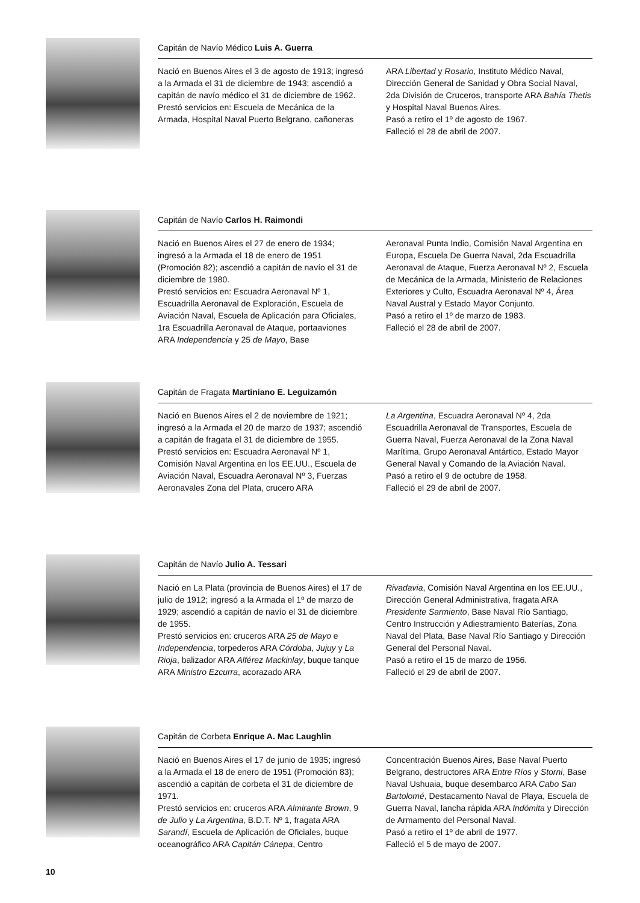Capitán de Navío Médico Luis A. Guerra
Nació en Buenos Aires el 3 de agosto de 1913; ingresó a la Armada el 31 de diciembre de 1943; ascendió a capitán de navío médico el 31 de diciembre de 1962.
Prestó servicios en: Escuela de Mecánica de la Armada, Hospital Naval Puerto Belgrano, cañoneras
ARA Libertad y Rosario, Instituto Médico Naval, Dirección General de Sanidad y Obra Social Naval, 2da División de Cruceros, transporte ARA Bahía Thetis y Hospital Naval Buenos Aires.
Pasó a retiro el 1º de agosto de 1967.
Falleció el 28 de abril de 2007.
Capitán de Navío Carlos H. Raimondi
Nació en Buenos Aires el 27 de enero de 1934; ingresó a la Armada el 18 de enero de 1951 (Promoción 82); ascendió a capitán de navío el 31 de diciembre de 1980.
Prestó servicios en: Escuadra Aeronaval Nº 1, Escuadrilla Aeronaval de Exploración, Escuela de Aviación Naval, Escuela de Aplicación para Oficiales, 1ra Escuadrilla Aeronaval de Ataque, portaaviones ARA Independencia y 25 de Mayo, Base
Aeronaval Punta Indio, Comisión Naval Argentina en Europa, Escuela De Guerra Naval, 2da Escuadrilla Aeronaval de Ataque, Fuerza Aeronaval Nº 2, Escuela de Mecánica de la Armada, Ministerio de Relaciones Exteriores y Culto, Escuadra Aeronaval Nº 4, Área Naval Austral y Estado Mayor Conjunto.
Pasó a retiro el 1º de marzo de 1983.
Falleció el 28 de abril de 2007.
Capitán de Fragata Martiniano E. Leguizamón
Nació en Buenos Aires el 2 de noviembre de 1921; ingresó a la Armada el 20 de marzo de 1937; ascendió a capitán de fragata el 31 de diciembre de 1955.
Prestó servicios en: Escuadra Aeronaval Nº 1, Comisión Naval Argentina en los EE.UU., Escuela de Aviación Naval, Escuadra Aeronaval Nº 3, Fuerzas Aeronavales Zona del Plata, crucero ARA
La Argentina, Escuadra Aeronaval Nº 4, 2da Escuadrilla Aeronaval de Transportes, Escuela de Guerra Naval, Fuerza Aeronaval de la Zona Naval Marítima, Grupo Aeronaval Antártico, Estado Mayor General Naval y Comando de la Aviación Naval.
Pasó a retiro el 9 de octubre de 1958.
Falleció el 29 de abril de 2007.
Capitán de Navío Julio A. Tessari
Nació en La Plata (provincia de Buenos Aires) el 17 de julio de 1912; ingresó a la Armada el 1º de marzo de 1929; ascendió a capitán de navío el 31 de diciembre de 1955.
Prestó servicios en: cruceros ARA 25 de Mayo e Independencia, torpederos ARA Córdoba, Jujuy y La Rioja, balizador ARA Alférez Mackinlay, buque tanque ARA Ministro Ezcurra, acorazado ARA
Rivadavia, Comisión Naval Argentina en los EE.UU., Dirección General Administrativa, fragata ARA Presidente Sarmiento, Base Naval Río Santiago, Centro Instrucción y Adiestramiento Baterías, Zona Naval del Plata, Base Naval Río Santiago y Dirección General del Personal Naval.
Pasó a retiro el 15 de marzo de 1956.
Falleció el 29 de abril de 2007.
Capitán de Corbeta Enrique A. Mac Laughlin
Nació en Buenos Aires el 17 de junio de 1935; ingresó a la Armada el 18 de enero de 1951 (Promoción 83); ascendió a capitán de corbeta el 31 de diciembre de 1971.
Prestó servicios en: cruceros ARA Almirante Brown, 9 de Julio y La Argentina, B.D.T. Nº 1, fragata ARA Sarandí, Escuela de Aplicación de Oficiales, buque oceanográfico ARA Capitán Cánepa, Centro
Concentración Buenos Aires, Base Naval Puerto Belgrano, destructores ARA Entre Ríos y Storni, Base Naval Ushuaia, buque desembarco ARA Cabo San Bartolomé, Destacamento Naval de Playa, Escuela de Guerra Naval, lancha rápida ARA Indómita y Dirección de Armamento del Personal Naval.
Pasó a retiro el 1º de abril de 1977.
Falleció el 5 de mayo de 2007.
10